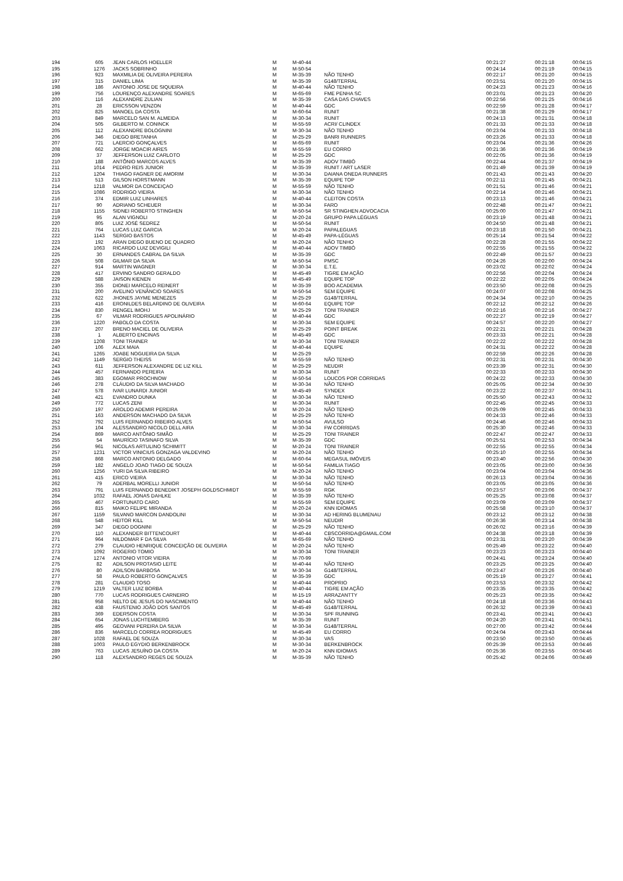| 194 | 605 | JEAN CARLOS HOELLER | M | M-40-44 | | 00:21:27 | 00:21:18 | 00:04:15 |
| 195 | 1276 | JACKS SOBRINHO | M | M-50-54 | | 00:24:14 | 00:21:19 | 00:04:15 |
| 196 | 923 | MAXMILIA DE OLIVEIRA PEREIRA | M | M-35-39 | NÃO TENHO | 00:22:17 | 00:21:20 | 00:04:15 |
| 197 | 315 | DANIEL LIMA | M | M-35-39 | G148/TERRAL | 00:23:51 | 00:21:20 | 00:04:15 |
| 198 | 186 | ANTONIO JOSE DE SIQUEIRA | M | M-40-44 | NÃO TENHO | 00:24:23 | 00:21:23 | 00:04:16 |
| 199 | 756 | LOURENÇO ALEXANDRE SOARES | M | M-65-69 | FME PENHA SC | 00:23:01 | 00:21:23 | 00:04:20 |
| 200 | 116 | ALEXANDRE ZULIAN | M | M-35-39 | CASA DAS CHAVES | 00:22:56 | 00:21:25 | 00:04:16 |
| 201 | 28 | ERICSSON VENZON | M | M-40-44 | GDC | 00:22:59 | 00:21:28 | 00:04:17 |
| 202 | 825 | MANOEL DA COSTA | M | M-60-64 | RUNIT | 00:21:38 | 00:21:29 | 00:04:17 |
| 203 | 849 | MARCELO SAN M. ALMEIDA | M | M-30-34 | RUNIT | 00:24:13 | 00:21:31 | 00:04:18 |
| 204 | 505 | GILBERTO M. CONINCK | M | M-55-59 | ACRI/ CLINDEX | 00:21:33 | 00:21:33 | 00:04:18 |
| 205 | 112 | ALEXANDRE BOLOGNINI | M | M-30-34 | NÃO TENHO | 00:23:04 | 00:21:33 | 00:04:18 |
| 206 | 346 | DIEGO BRETANHA | M | M-25-29 | BANRI RUNNERS | 00:23:26 | 00:21:33 | 00:04:18 |
| 207 | 721 | LAERCIO GONÇALVES | M | M-65-69 | RUNIT | 00:23:04 | 00:21:36 | 00:04:26 |
| 208 | 662 | JORGE MOACIR AIRES | M | M-55-59 | EU CORRO | 00:21:36 | 00:21:36 | 00:04:19 |
| 209 | 37 | JEFFERSON LUIZ CARLOTO | M | M-25-29 | GDC | 00:22:05 | 00:21:36 | 00:04:19 |
| 210 | 188 | ANTÔNIO MARCOS ALVES | M | M-35-39 | ADOV TIMBÓ | 00:22:44 | 00:21:37 | 00:04:19 |
| 211 | 1014 | PEDRO REIS JUNIOR | M | M-35-39 | RUNIT / ART LASER | 00:21:49 | 00:21:39 | 00:04:19 |
| 212 | 1204 | THIAGO FAGNER DE AMORIM | M | M-30-34 | DAIANA ONEDA RUNNERS | 00:21:43 | 00:21:43 | 00:04:20 |
| 213 | 513 | GILSON HORSTMANN | M | M-35-39 | EQUIPE TOP | 00:22:11 | 00:21:45 | 00:04:21 |
| 214 | 1218 | VALMOR DA CONCEIÇAO | M | M-55-59 | NÃO TENHO | 00:21:51 | 00:21:46 | 00:04:21 |
| 215 | 1086 | RODRIGO VIEIRA | M | M-30-34 | NÃO TENHO | 00:22:14 | 00:21:46 | 00:04:21 |
| 216 | 374 | EDMIR LUIZ LINHARES | M | M-40-44 | CLEITON COSTA | 00:23:13 | 00:21:46 | 00:04:21 |
| 217 | 90 | ADRIANO SCHEUER | M | M-30-34 | FARO | 00:22:48 | 00:21:47 | 00:04:21 |
| 218 | 1155 | SIDNEI ROBERTO STINGHEN | M | M-50-54 | SR STINGHEN ADVOCACIA | 00:25:00 | 00:21:47 | 00:04:21 |
| 219 | 95 | ALAN VIGNOLI | M | M-20-24 | GRUPO PAPA LÉGUAS | 00:23:19 | 00:21:48 | 00:04:21 |
| 220 | 805 | LUIZ JOSÉ SEDREZ | M | M-50-54 | RUNIT | 00:24:50 | 00:21:48 | 00:04:21 |
| 221 | 764 | LUCAS LUIZ GARCIA | M | M-20-24 | PAPALEGUAS | 00:23:18 | 00:21:50 | 00:04:21 |
| 222 | 1143 | SERGIO BASTOS | M | M-45-49 | PAPA-LÉGUAS | 00:25:14 | 00:21:54 | 00:04:22 |
| 223 | 192 | ARAN DIEGO BUENO DE QUADRO | M | M-20-24 | NÃO TENHO | 00:22:28 | 00:21:55 | 00:04:22 |
| 224 | 1063 | RICARDO LUIZ DEVIGILI | M | M-40-44 | ADOV TIMBÓ | 00:22:55 | 00:21:55 | 00:04:22 |
| 225 | 30 | ERNANDES CABRAL DA SILVA | M | M-35-39 | GDC | 00:22:49 | 00:21:57 | 00:04:23 |
| 226 | 508 | GILMAR DA SILVA | M | M-50-54 | PMSC | 00:24:26 | 00:22:00 | 00:04:24 |
| 227 | 914 | MARTIN WAGNER | M | M-30-34 | E.T.E. | 00:23:02 | 00:22:02 | 00:04:24 |
| 228 | 417 | ERVINO SANDRO GERALDO | M | M-45-49 | TIGRE EM AÇÃO | 00:22:56 | 00:22:04 | 00:04:24 |
| 229 | 588 | JAISON KIENEN | M | M-45-49 | EQUIPE TOP | 00:22:22 | 00:22:05 | 00:04:24 |
| 230 | 355 | DIONEI MARCELO REINERT | M | M-35-39 | BOO ACADEMIA | 00:23:50 | 00:22:08 | 00:04:25 |
| 231 | 200 | AVELINO VENÂNCIO SOARES | M | M-50-54 | SEM EQUIPE | 00:24:07 | 00:22:08 | 00:04:25 |
| 232 | 622 | JHONES JAYME MENEZES | M | M-25-29 | G148/TERRAL | 00:24:34 | 00:22:10 | 00:04:25 |
| 233 | 416 | ERONILDES BELARDINO DE OLIVEIRA | M | M-60-64 | EQUIPE TOP | 00:22:12 | 00:22:12 | 00:04:26 |
| 234 | 830 | RENGEL IMOHJ | M | M-25-29 | TONI TRAINER | 00:22:16 | 00:22:16 | 00:04:27 |
| 235 | 67 | VILMAR RODRIGUES APOLINÁRIO | M | M-40-44 | GDC | 00:22:27 | 00:22:19 | 00:04:27 |
| 236 | 1220 | PABOLO DA COSTA | M | M-30-34 | SEM EQUIPE | 00:24:57 | 00:22:20 | 00:04:27 |
| 237 | 207 | BRENO MACIEL DE OLIVEIRA | M | M-25-29 | POINT BREAK | 00:22:21 | 00:22:21 | 00:04:28 |
| 238 | 1 | ALBERTO ENCINAS | M | M-45-49 | GDC | 00:23:33 | 00:22:21 | 00:04:28 |
| 239 | 1208 | TONI TRAINER | M | M-30-34 | TONI TRAINER | 00:22:22 | 00:22:22 | 00:04:28 |
| 240 | 106 | ALEX MAIA | M | M-40-44 | EQUIPE | 00:24:31 | 00:22:22 | 00:04:28 |
| 241 | 1265 | JOABE NOGUEIRA DA SILVA | M | M-25-29 | | 00:22:59 | 00:22:26 | 00:04:28 |
| 242 | 1149 | SERGIO THEISS | M | M-55-59 | NÃO TENHO | 00:22:31 | 00:22:31 | 00:04:30 |
| 243 | 611 | JEFFERSON ALEXANDRE DE LIZ KILL | M | M-25-29 | NEUDIR | 00:23:39 | 00:22:31 | 00:04:30 |
| 244 | 457 | FERNANDO PEREIRA | M | M-30-34 | RUNIT | 00:22:33 | 00:22:33 | 00:04:30 |
| 245 | 383 | EGOMAR PROCHNOW | M | M-50-54 | LOUCOS POR CORRIDAS | 00:24:22 | 00:22:33 | 00:04:30 |
| 246 | 278 | CLÁUDIO DA SILVA MACHADO | M | M-30-34 | NÃO TENHO | 00:25:05 | 00:22:34 | 00:04:30 |
| 247 | 578 | IVAR LUNARDI JUNIOR | M | M-45-49 | SYNDEX | 00:23:22 | 00:22:37 | 00:04:31 |
| 248 | 421 | EVANDRO DUNKA | M | M-30-34 | NÃO TENHO | 00:25:50 | 00:22:43 | 00:04:32 |
| 249 | 772 | LUCAS ZENI | M | M-30-34 | RUNIT | 00:22:45 | 00:22:45 | 00:04:33 |
| 250 | 197 | AROLDO ADEMIR PEREIRA | M | M-20-24 | NÃO TENHO | 00:25:09 | 00:22:45 | 00:04:33 |
| 251 | 163 | ANDERSON MACHADO DA SILVA | M | M-25-29 | NÃO TENHO | 00:24:33 | 00:22:46 | 00:04:33 |
| 252 | 792 | LUIS FERNANDO RIBEIRO ALVES | M | M-50-54 | AVULSO | 00:24:46 | 00:22:46 | 00:04:33 |
| 253 | 104 | ALESSANDRO NICOLO DELL AIRA | M | M-30-34 | FW CORRIDAS | 00:25:30 | 00:22:46 | 00:04:33 |
| 254 | 869 | MARCO ANTÔNIO SIMÃO | M | M-25-29 | TONI TRAINER | 00:22:47 | 00:22:47 | 00:04:33 |
| 255 | 54 | MAURÍCIO TASINAFO SILVA | M | M-35-39 | GDC | 00:25:51 | 00:22:53 | 00:04:34 |
| 256 | 961 | NICOLAS ARTULINO SCHIMITT | M | M-20-24 | TONI TRAINER | 00:22:55 | 00:22:55 | 00:04:34 |
| 257 | 1231 | VICTOR VINICIUS GONZAGA VALDEVINO | M | M-20-24 | NÃO TENHO | 00:25:10 | 00:22:55 | 00:04:34 |
| 258 | 868 | MARCO ANTONIO DELGADO | M | M-60-64 | MEGASUL IMÓVEIS | 00:23:40 | 00:22:56 | 00:04:30 |
| 259 | 182 | ANGELO JOAO TIAGO DE SOUZA | M | M-50-54 | FAMILIA TIAGO | 00:23:05 | 00:23:00 | 00:04:36 |
| 260 | 1256 | YURI DA SILVA RIBEIRO | M | M-20-24 | NÃO TENHO | 00:23:04 | 00:23:04 | 00:04:36 |
| 261 | 415 | ERICO VIEIRA | M | M-30-34 | NÃO TENHO | 00:26:13 | 00:23:04 | 00:04:36 |
| 262 | 79 | ADERBAL MORELLI JUNIOR | M | M-50-54 | NÃO TENHO | 00:23:05 | 00:23:05 | 00:04:36 |
| 263 | 791 | LUIS FERNANDO BENEDIKT JOSEPH GOLDSCHMIDT | M | M-55-59 | RGK | 00:23:57 | 00:23:06 | 00:04:37 |
| 264 | 1032 | RAFAEL JONAS DAHLKE | M | M-35-39 | NÃO TENHO | 00:25:25 | 00:23:08 | 00:04:37 |
| 265 | 467 | FORTUNATO CARO | M | M-55-59 | SEM EQUIPE | 00:23:09 | 00:23:09 | 00:04:37 |
| 266 | 815 | MAIKO FELIPE MIRANDA | M | M-20-24 | KNN IDIOMAS | 00:25:58 | 00:23:10 | 00:04:37 |
| 267 | 1159 | SILVANO MARCON DANDOLINI | M | M-30-34 | AD HERING BLUMENAU | 00:23:12 | 00:23:12 | 00:04:38 |
| 268 | 548 | HEITOR KILL | M | M-50-54 | NEUDIR | 00:26:36 | 00:23:14 | 00:04:38 |
| 269 | 347 | DIEGO DOGNINI | M | M-25-29 | NÃO TENHO | 00:26:02 | 00:23:16 | 00:04:39 |
| 270 | 110 | ALEXANDER BITTENCOURT | M | M-40-44 | CBSCORRIDA@GMAIL.COM | 00:24:38 | 00:23:18 | 00:04:39 |
| 271 | 964 | NILDOMAR F DA SILVA | M | M-65-69 | NÃO TENHO | 00:23:31 | 00:23:20 | 00:04:39 |
| 272 | 279 | CLAUDIO HENRIQUE CONCEIÇÃO DE OLIVEIRA | M | M-20-24 | NÃO TENHO | 00:25:49 | 00:23:22 | 00:04:40 |
| 273 | 1092 | ROGERIO TOMIO | M | M-30-34 | TONI TRAINER | 00:23:23 | 00:23:23 | 00:04:40 |
| 274 | 1274 | ANTONIO VITOR VIEIRA | M | M-70-99 | | 00:24:41 | 00:23:24 | 00:04:40 |
| 275 | 82 | ADILSON PROTASIO LEITE | M | M-40-44 | NÃO TENHO | 00:23:25 | 00:23:25 | 00:04:40 |
| 276 | 80 | ADILSON BARBOSA | M | M-30-34 | G148/TERRAL | 00:23:47 | 00:23:26 | 00:04:40 |
| 277 | 58 | PAULO ROBERTO GONÇALVES | M | M-35-39 | GDC | 00:25:19 | 00:23:27 | 00:04:41 |
| 278 | 281 | CLAUDIO TOSO | M | M-40-44 | PROPRIO | 00:23:53 | 00:23:32 | 00:04:42 |
| 279 | 1219 | VALTER LUIZ BORBA | M | M-40-44 | TIGRE EM AÇÃO | 00:23:35 | 00:23:35 | 00:04:42 |
| 280 | 770 | LUCAS RODRIGUES CARNEIRO | M | M-15-19 | ARRAZANTTY | 00:25:23 | 00:23:35 | 00:04:42 |
| 281 | 958 | NELTO DE JESUS DO NASCIMENTO | M | M-40-44 | NÃO TENHO | 00:24:18 | 00:23:36 | 00:04:43 |
| 282 | 438 | FAUSTENIO JOÃO DOS SANTOS | M | M-45-49 | G148/TERRAL | 00:26:32 | 00:23:39 | 00:04:43 |
| 283 | 369 | EDERSON COSTA | M | M-30-34 | SPF RUNNING | 00:23:41 | 00:23:41 | 00:04:43 |
| 284 | 654 | JONAS LUCHTEMBERG | M | M-35-39 | RUNIT | 00:24:20 | 00:23:41 | 00:04:51 |
| 285 | 495 | GEOVANI PEREIRA DA SILVA | M | M-30-34 | G148/TERRAL | 00:27:00 | 00:23:42 | 00:04:44 |
| 286 | 836 | MARCELO CORREA RODRIGUES | M | M-45-49 | EU CORRO | 00:24:04 | 00:23:43 | 00:04:44 |
| 287 | 1028 | RAFAEL DE SOUZA | M | M-30-34 | VAS | 00:23:50 | 00:23:50 | 00:04:45 |
| 288 | 1003 | PAULO EGYDIO BERKENBROCK | M | M-30-34 | BERKENBROCK | 00:25:39 | 00:23:53 | 00:04:46 |
| 289 | 763 | LUCAS JESUÍNO DA COSTA | M | M-20-24 | KNN IDIOMAS | 00:25:36 | 00:23:55 | 00:04:46 |
| 290 | 118 | ALEXSANDRO REGES DE SOUZA | M | M-35-39 | NÃO TENHO | 00:25:42 | 00:24:06 | 00:04:49 |